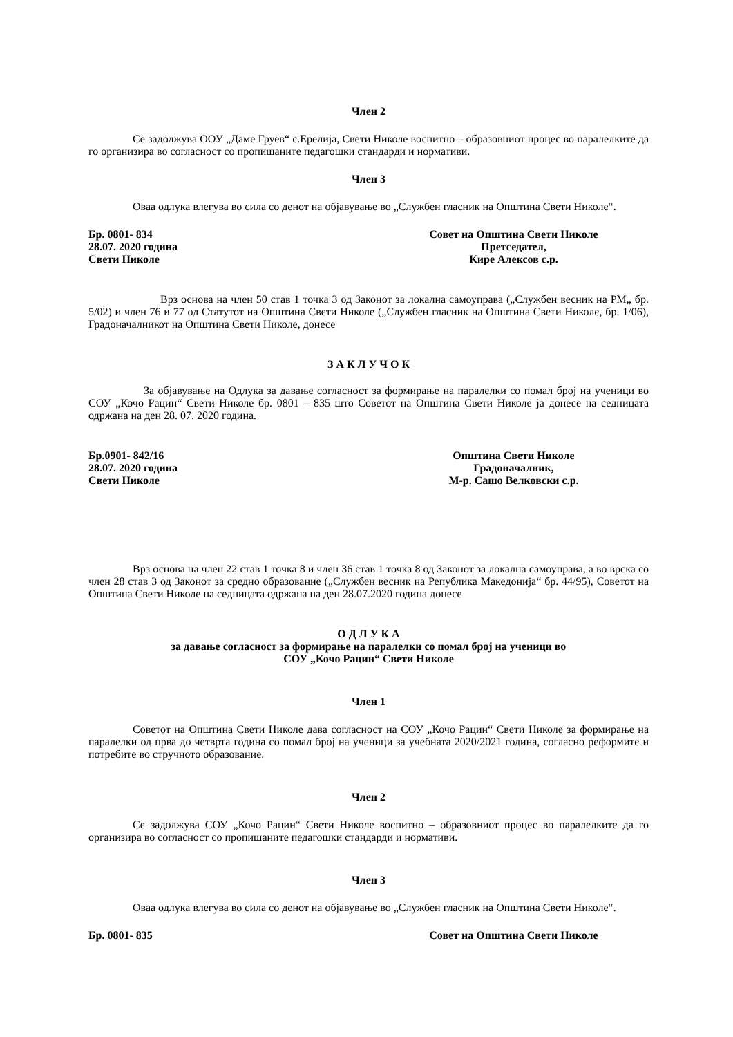Член 2
Се задолжува ООУ „Даме Груев“ с.Ерелија, Свети Николе воспитно – образовниот процес во паралелките да го организира во согласност со пропишаните педагошки стандарди и нормативи.
Член 3
Оваа одлука влегува во сила со денот на објавување во „Службен гласник на Општина Свети Николе“.
Бр. 0801- 834
28.07. 2020 година
Свети Николе
Совет на Општина Свети Николе
Претседател,
Кире Алексов с.р.
Врз основа на член 50 став 1 точка 3 од Законот за локална самоуправа („Службен весник на РМ„ бр. 5/02) и член 76 и 77 од Статутот на Општина Свети Николе („Службен гласник на Општина Свети Николе, бр. 1/06), Градоначалникот на Општина Свети Николе, донесе
З А К Л У Ч О К
За објавување на Одлука за давање согласност за формирање на паралелки со помал број на ученици во СОУ „Кочо Рацин“ Свети Николе бр. 0801 – 835 што Советот на Општина Свети Николе ја донесе на седницата одржана на ден 28. 07. 2020 година.
Бр.0901- 842/16
28.07. 2020 година
Свети Николе
Општина Свети Николе
Градоначалник,
М-р. Сашо Велковски с.р.
Врз основа на член 22 став 1 точка 8 и член 36 став 1 точка 8 од Законот за локална самоуправа, а во врска со член 28 став 3 од Законот за средно образование („Службен весник на Република Македонија“ бр. 44/95), Советот на Општина Свети Николе на седницата одржана на ден 28.07.2020 година донесе
О Д Л У К А
за давање согласност за формирање на паралелки со помал број на ученици во
СОУ „Кочо Рацин“ Свети Николе
Член 1
Советот на Општина Свети Николе дава согласност на СОУ „Кочо Рацин“ Свети Николе за формирање на паралелки од прва до четврта година со помал број на ученици за учебната 2020/2021 година, согласно реформите и потребите во стручното образование.
Член 2
Се задолжува СОУ „Кочо Рацин“ Свети Николе воспитно – образовниот процес во паралелките да го организира во согласност со пропишаните педагошки стандарди и нормативи.
Член 3
Оваа одлука влегува во сила со денот на објавување во „Службен гласник на Општина Свети Николе“.
Бр. 0801- 835 Совет на Општина Свети Николе